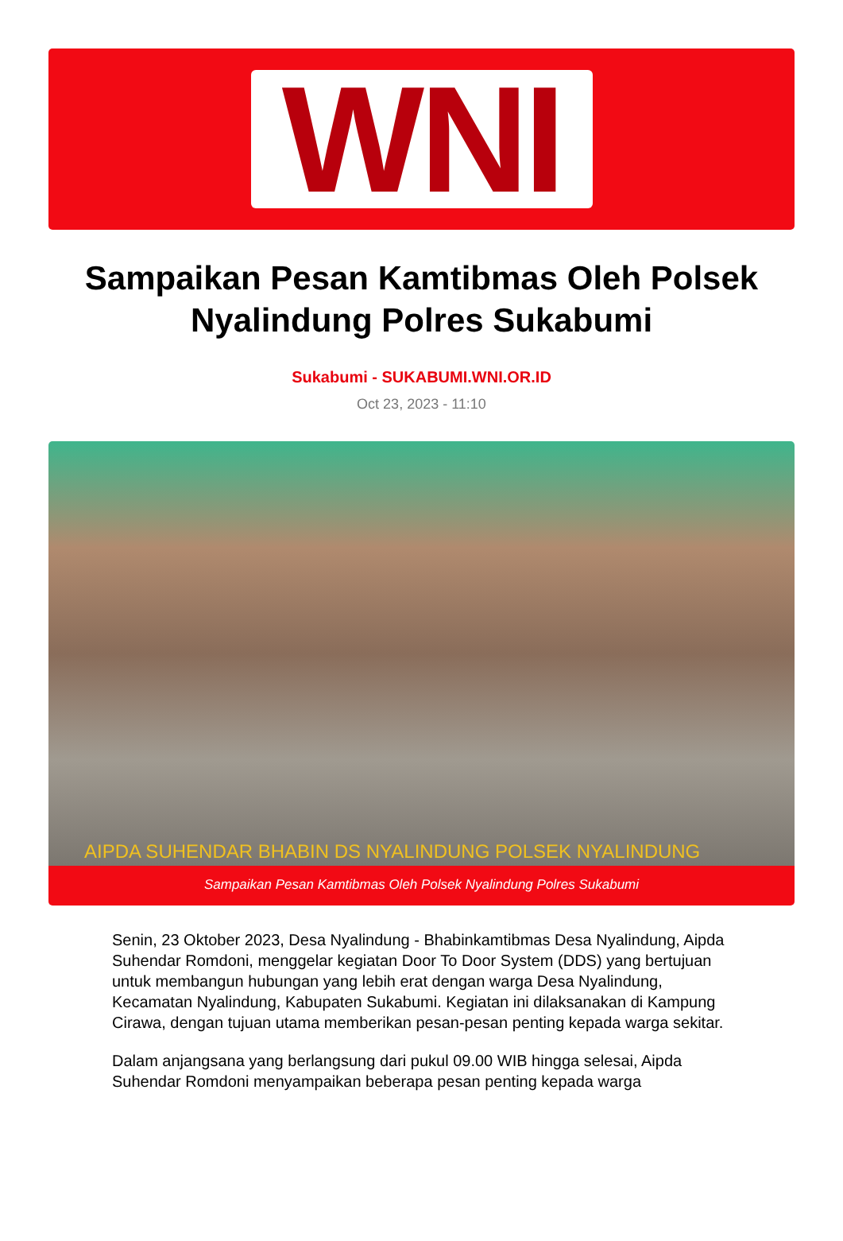WNI
Sampaikan Pesan Kamtibmas Oleh Polsek Nyalindung Polres Sukabumi
Sukabumi - SUKABUMI.WNI.OR.ID
Oct 23, 2023 - 11:10
AIPDA SUHENDAR BHABIN DS NYALINDUNG POLSEK NYALINDUNG
Sampaikan Pesan Kamtibmas Oleh Polsek Nyalindung Polres Sukabumi
Senin, 23 Oktober 2023, Desa Nyalindung - Bhabinkamtibmas Desa Nyalindung, Aipda Suhendar Romdoni, menggelar kegiatan Door To Door System (DDS) yang bertujuan untuk membangun hubungan yang lebih erat dengan warga Desa Nyalindung, Kecamatan Nyalindung, Kabupaten Sukabumi. Kegiatan ini dilaksanakan di Kampung Cirawa, dengan tujuan utama memberikan pesan-pesan penting kepada warga sekitar.
Dalam anjangsana yang berlangsung dari pukul 09.00 WIB hingga selesai, Aipda Suhendar Romdoni menyampaikan beberapa pesan penting kepada warga